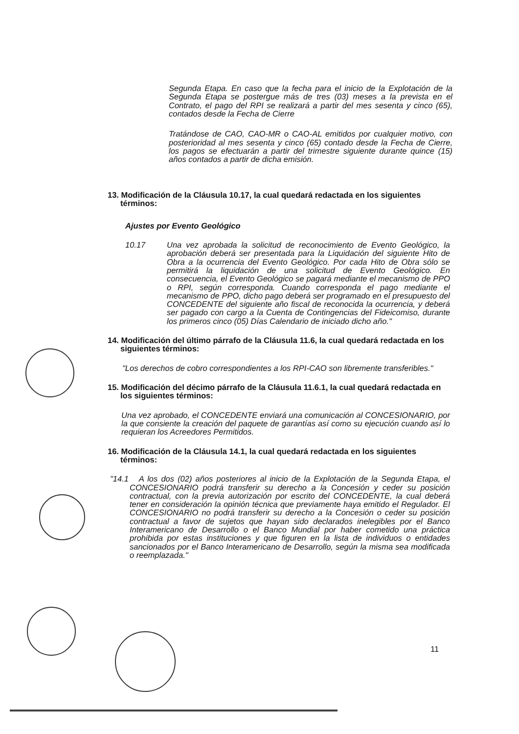Segunda Etapa. En caso que la fecha para el inicio de la Explotación de la Segunda Etapa se postergue más de tres (03) meses a la prevista en el Contrato, el pago del RPI se realizará a partir del mes sesenta y cinco (65), contados desde la Fecha de Cierre
Tratándose de CAO, CAO-MR o CAO-AL emitidos por cualquier motivo, con posterioridad al mes sesenta y cinco (65) contado desde la Fecha de Cierre, los pagos se efectuarán a partir del trimestre siguiente durante quince (15) años contados a partir de dicha emisión.
13. Modificación de la Cláusula 10.17, la cual quedará redactada en los siguientes términos:
Ajustes por Evento Geológico
10.17 Una vez aprobada la solicitud de reconocimiento de Evento Geológico, la aprobación deberá ser presentada para la Liquidación del siguiente Hito de Obra a la ocurrencia del Evento Geológico. Por cada Hito de Obra sólo se permitirá la liquidación de una solicitud de Evento Geológico. En consecuencia, el Evento Geológico se pagará mediante el mecanismo de PPO o RPI, según corresponda. Cuando corresponda el pago mediante el mecanismo de PPO, dicho pago deberá ser programado en el presupuesto del CONCEDENTE del siguiente año fiscal de reconocida la ocurrencia, y deberá ser pagado con cargo a la Cuenta de Contingencias del Fideicomiso, durante los primeros cinco (05) Días Calendario de iniciado dicho año."
14. Modificación del último párrafo de la Cláusula 11.6, la cual quedará redactada en los siguientes términos:
"Los derechos de cobro correspondientes a los RPI-CAO son libremente transferibles."
15. Modificación del décimo párrafo de la Cláusula 11.6.1, la cual quedará redactada en los siguientes términos:
Una vez aprobado, el CONCEDENTE enviará una comunicación al CONCESIONARIO, por la que consiente la creación del paquete de garantías así como su ejecución cuando así lo requieran los Acreedores Permitidos.
16. Modificación de la Cláusula 14.1, la cual quedará redactada en los siguientes términos:
"14.1 A los dos (02) años posteriores al inicio de la Explotación de la Segunda Etapa, el CONCESIONARIO podrá transferir su derecho a la Concesión y ceder su posición contractual, con la previa autorización por escrito del CONCEDENTE, la cual deberá tener en consideración la opinión técnica que previamente haya emitido el Regulador. El CONCESIONARIO no podrá transferir su derecho a la Concesión o ceder su posición contractual a favor de sujetos que hayan sido declarados inelegibles por el Banco Interamericano de Desarrollo o el Banco Mundial por haber cometido una práctica prohibida por estas instituciones y que figuren en la lista de individuos o entidades sancionados por el Banco Interamericano de Desarrollo, según la misma sea modificada o reemplazada."
11